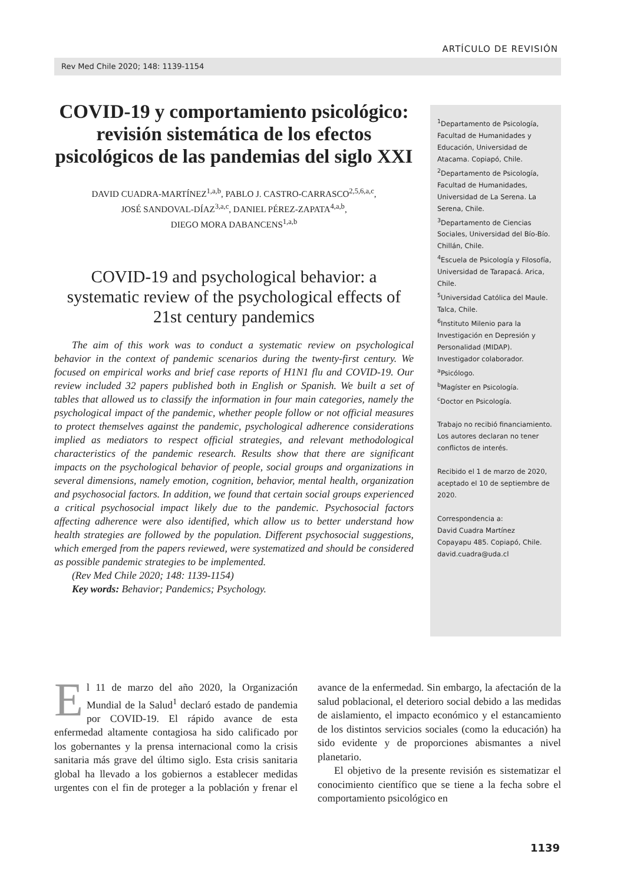ARTÍCULO DE REVISIÓN
Rev Med Chile 2020; 148: 1139-1154
COVID-19 y comportamiento psicológico: revisión sistemática de los efectos psicológicos de las pandemias del siglo XXI
DAVID CUADRA-MARTÍNEZ<sup>1,a,b</sup>, PABLO J. CASTRO-CARRASCO<sup>2,5,6,a,c</sup>,
JOSÉ SANDOVAL-DÍAZ<sup>3,a,c</sup>, DANIEL PÉREZ-ZAPATA<sup>4,a,b</sup>,
DIEGO MORA DABANCENS<sup>1,a,b</sup>
COVID-19 and psychological behavior: a systematic review of the psychological effects of 21st century pandemics
The aim of this work was to conduct a systematic review on psychological behavior in the context of pandemic scenarios during the twenty-first century. We focused on empirical works and brief case reports of H1N1 flu and COVID-19. Our review included 32 papers published both in English or Spanish. We built a set of tables that allowed us to classify the information in four main categories, namely the psychological impact of the pandemic, whether people follow or not official measures to protect themselves against the pandemic, psychological adherence considerations implied as mediators to respect official strategies, and relevant methodological characteristics of the pandemic research. Results show that there are significant impacts on the psychological behavior of people, social groups and organizations in several dimensions, namely emotion, cognition, behavior, mental health, organization and psychosocial factors. In addition, we found that certain social groups experienced a critical psychosocial impact likely due to the pandemic. Psychosocial factors affecting adherence were also identified, which allow us to better understand how health strategies are followed by the population. Different psychosocial suggestions, which emerged from the papers reviewed, were systematized and should be considered as possible pandemic strategies to be implemented.
(Rev Med Chile 2020; 148: 1139-1154)
Key words: Behavior; Pandemics; Psychology.
<sup>1</sup> Departamento de Psicología, Facultad de Humanidades y Educación, Universidad de Atacama. Copiapó, Chile.
<sup>2</sup> Departamento de Psicología, Facultad de Humanidades, Universidad de La Serena. La Serena, Chile.
<sup>3</sup> Departamento de Ciencias Sociales, Universidad del Bío-Bío. Chillán, Chile.
<sup>4</sup> Escuela de Psicología y Filosofía, Universidad de Tarapacá. Arica, Chile.
<sup>5</sup> Universidad Católica del Maule. Talca, Chile.
<sup>6</sup> Instituto Milenio para la Investigación en Depresión y Personalidad (MIDAP). Investigador colaborador.
<sup>a</sup> Psicólogo.
<sup>b</sup> Magíster en Psicología.
<sup>c</sup> Doctor en Psicología.
Trabajo no recibió financiamiento. Los autores declaran no tener conflictos de interés.
Recibido el 1 de marzo de 2020, aceptado el 10 de septiembre de 2020.
Correspondencia a:
David Cuadra Martínez
Copayapu 485. Copiapó, Chile.
david.cuadra@uda.cl
El 11 de marzo del año 2020, la Organización Mundial de la Salud<sup>1</sup> declaró estado de pandemia por COVID-19. El rápido avance de esta enfermedad altamente contagiosa ha sido calificado por los gobernantes y la prensa internacional como la crisis sanitaria más grave del último siglo. Esta crisis sanitaria global ha llevado a los gobiernos a establecer medidas urgentes con el fin de proteger a la población y frenar el avance de la enfermedad. Sin embargo, la afectación de la salud poblacional, el deterioro social debido a las medidas de aislamiento, el impacto económico y el estancamiento de los distintos servicios sociales (como la educación) ha sido evidente y de proporciones abismantes a nivel planetario.
El objetivo de la presente revisión es sistematizar el conocimiento científico que se tiene a la fecha sobre el comportamiento psicológico en
1139